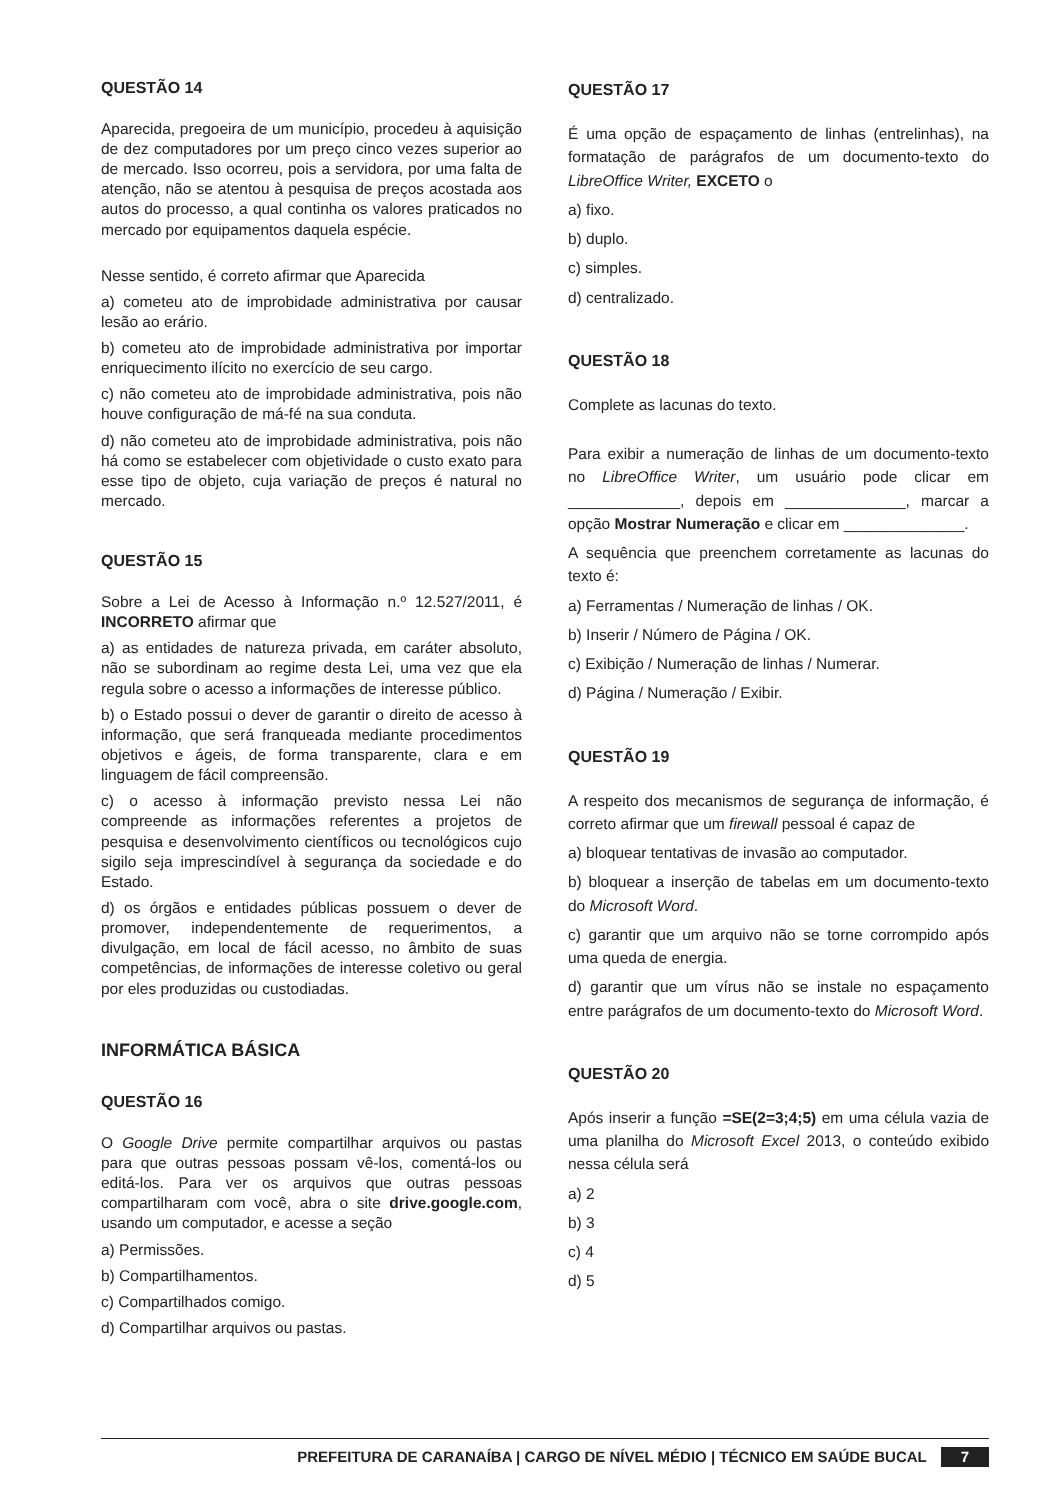QUESTÃO 14
Aparecida, pregoeira de um município, procedeu à aquisição de dez computadores por um preço cinco vezes superior ao de mercado. Isso ocorreu, pois a servidora, por uma falta de atenção, não se atentou à pesquisa de preços acostada aos autos do processo, a qual continha os valores praticados no mercado por equipamentos daquela espécie.
Nesse sentido, é correto afirmar que Aparecida
a) cometeu ato de improbidade administrativa por causar lesão ao erário.
b) cometeu ato de improbidade administrativa por importar enriquecimento ilícito no exercício de seu cargo.
c) não cometeu ato de improbidade administrativa, pois não houve configuração de má-fé na sua conduta.
d) não cometeu ato de improbidade administrativa, pois não há como se estabelecer com objetividade o custo exato para esse tipo de objeto, cuja variação de preços é natural no mercado.
QUESTÃO 15
Sobre a Lei de Acesso à Informação n.º 12.527/2011, é INCORRETO afirmar que
a) as entidades de natureza privada, em caráter absoluto, não se subordinam ao regime desta Lei, uma vez que ela regula sobre o acesso a informações de interesse público.
b) o Estado possui o dever de garantir o direito de acesso à informação, que será franqueada mediante procedimentos objetivos e ágeis, de forma transparente, clara e em linguagem de fácil compreensão.
c) o acesso à informação previsto nessa Lei não compreende as informações referentes a projetos de pesquisa e desenvolvimento científicos ou tecnológicos cujo sigilo seja imprescindível à segurança da sociedade e do Estado.
d) os órgãos e entidades públicas possuem o dever de promover, independentemente de requerimentos, a divulgação, em local de fácil acesso, no âmbito de suas competências, de informações de interesse coletivo ou geral por eles produzidas ou custodiadas.
INFORMÁTICA BÁSICA
QUESTÃO 16
O Google Drive permite compartilhar arquivos ou pastas para que outras pessoas possam vê-los, comentá-los ou editá-los. Para ver os arquivos que outras pessoas compartilharam com você, abra o site drive.google.com, usando um computador, e acesse a seção
a) Permissões.
b) Compartilhamentos.
c) Compartilhados comigo.
d) Compartilhar arquivos ou pastas.
QUESTÃO 17
É uma opção de espaçamento de linhas (entrelinhas), na formatação de parágrafos de um documento-texto do LibreOffice Writer, EXCETO o
a) fixo.
b) duplo.
c) simples.
d) centralizado.
QUESTÃO 18
Complete as lacunas do texto.
Para exibir a numeração de linhas de um documento-texto no LibreOffice Writer, um usuário pode clicar em _____________, depois em ______________, marcar a opção Mostrar Numeração e clicar em ______________.
A sequência que preenchem corretamente as lacunas do texto é:
a) Ferramentas / Numeração de linhas / OK.
b) Inserir / Número de Página / OK.
c) Exibição / Numeração de linhas / Numerar.
d) Página / Numeração / Exibir.
QUESTÃO 19
A respeito dos mecanismos de segurança de informação, é correto afirmar que um firewall pessoal é capaz de
a) bloquear tentativas de invasão ao computador.
b) bloquear a inserção de tabelas em um documento-texto do Microsoft Word.
c) garantir que um arquivo não se torne corrompido após uma queda de energia.
d) garantir que um vírus não se instale no espaçamento entre parágrafos de um documento-texto do Microsoft Word.
QUESTÃO 20
Após inserir a função =SE(2=3;4;5) em uma célula vazia de uma planilha do Microsoft Excel 2013, o conteúdo exibido nessa célula será
a) 2
b) 3
c) 4
d) 5
PREFEITURA DE CARANAÍBA | CARGO DE NÍVEL MÉDIO | TÉCNICO EM SAÚDE BUCAL 7